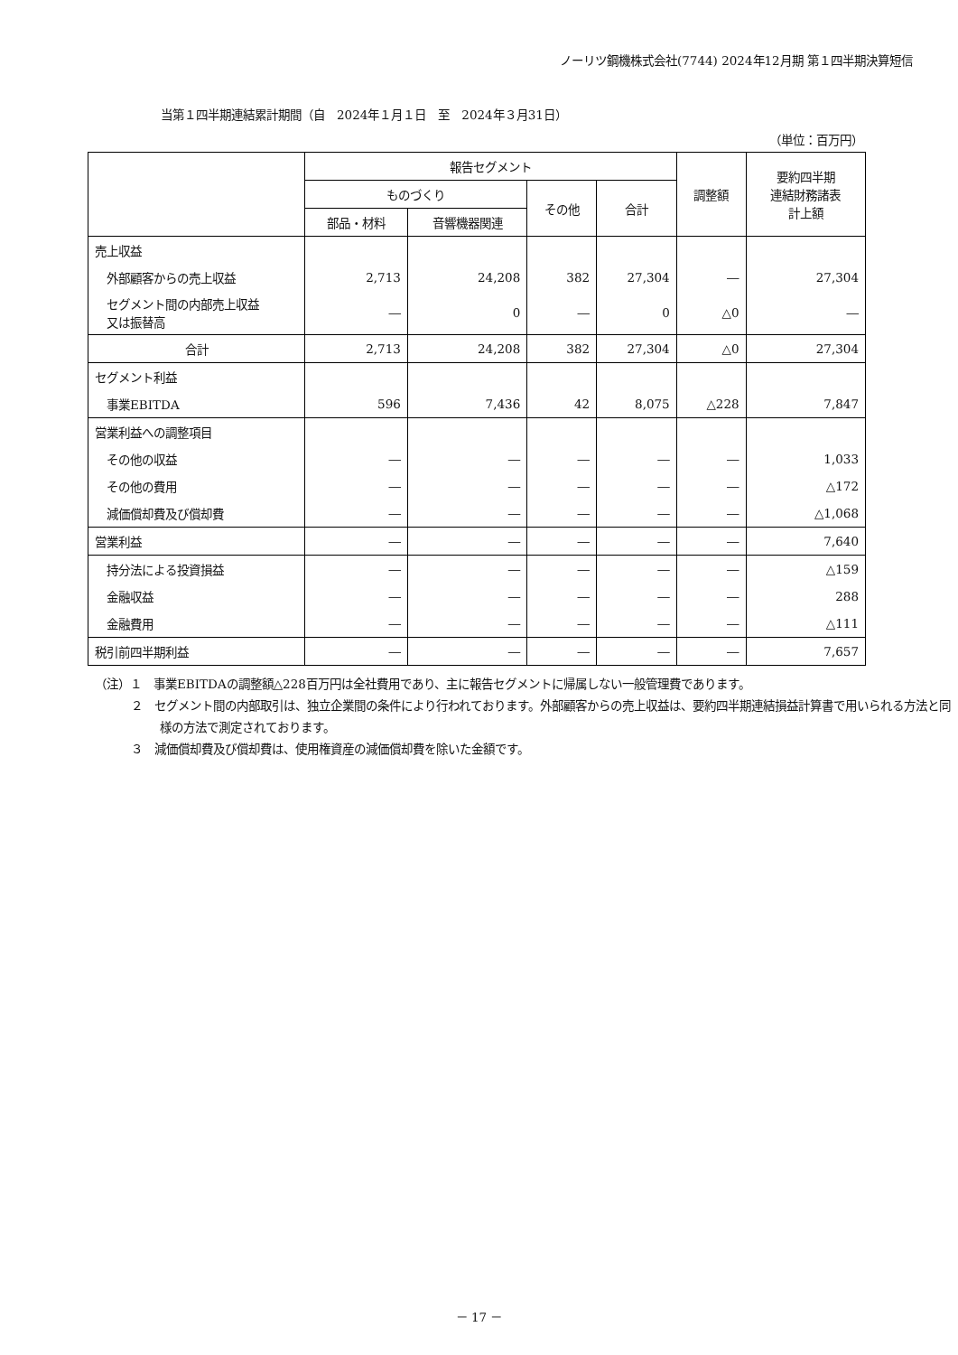ノーリツ鋼機株式会社(7744) 2024年12月期 第１四半期決算短信
当第１四半期連結累計期間（自　2024年１月１日　至　2024年３月31日）
（単位：百万円）
| | 報告セグメント | | | | 調整額 | 要約四半期 連結財務諸表 計上額 |
| --- | --- | --- | --- | --- | --- | --- |
| | ものづくり | | その他 | 合計 | | |
| | 部品・材料 | 音響機器関連 | | | | |
| 売上収益 | | | | | | |
| 外部顧客からの売上収益 | 2,713 | 24,208 | 382 | 27,304 | ― | 27,304 |
| セグメント間の内部売上収益 又は振替高 | ― | 0 | ― | 0 | △0 | ― |
| 合計 | 2,713 | 24,208 | 382 | 27,304 | △0 | 27,304 |
| セグメント利益 | | | | | | |
| 事業EBITDA | 596 | 7,436 | 42 | 8,075 | △228 | 7,847 |
| 営業利益への調整項目 | | | | | | |
| その他の収益 | ― | ― | ― | ― | ― | 1,033 |
| その他の費用 | ― | ― | ― | ― | ― | △172 |
| 減価償却費及び償却費 | ― | ― | ― | ― | ― | △1,068 |
| 営業利益 | ― | ― | ― | ― | ― | 7,640 |
| 持分法による投資損益 | ― | ― | ― | ― | ― | △159 |
| 金融収益 | ― | ― | ― | ― | ― | 288 |
| 金融費用 | ― | ― | ― | ― | ― | △111 |
| 税引前四半期利益 | ― | ― | ― | ― | ― | 7,657 |
（注）１　事業EBITDAの調整額△228百万円は全社費用であり、主に報告セグメントに帰属しない一般管理費であります。
２　セグメント間の内部取引は、独立企業間の条件により行われております。外部顧客からの売上収益は、要約四半期連結損益計算書で用いられる方法と同様の方法で測定されております。
３　減価償却費及び償却費は、使用権資産の減価償却費を除いた金額です。
－ 17 －